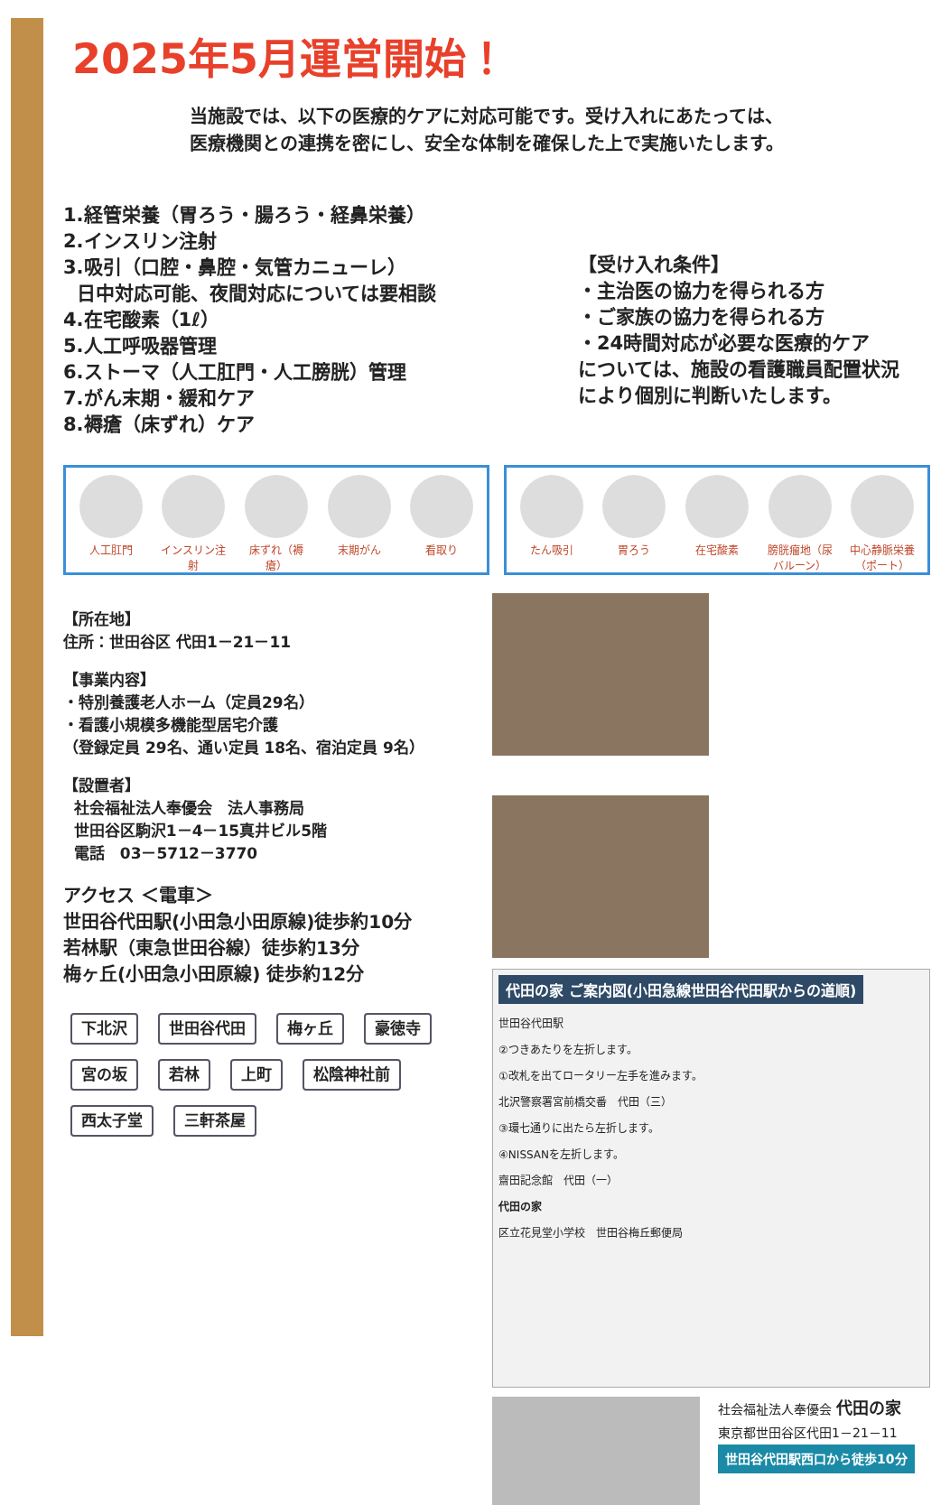2025年5月運営開始！
当施設では、以下の医療的ケアに対応可能です。受け入れにあたっては、
医療機関との連携を密にし、安全な体制を確保した上で実施いたします。
1.経管栄養（胃ろう・腸ろう・経鼻栄養）
2.インスリン注射
3.吸引（口腔・鼻腔・気管カニューレ）
日中対応可能、夜間対応については要相談
4.在宅酸素（1ℓ）
5.人工呼吸器管理
6.ストーマ（人工肛門・人工膀胱）管理
7.がん末期・緩和ケア
8.褥瘡（床ずれ）ケア
【受け入れ条件】
・主治医の協力を得られる方
・ご家族の協力を得られる方
・24時間対応が必要な医療的ケア
については、施設の看護職員配置状況
により個別に判断いたします。
人工肛門 インスリン注射
床ずれ（褥瘡）
末期がん 看取り
たん吸引 胃ろう 在宅酸素 膀胱瘤地（尿バルーン）
中心静脈栄養（ポート）
【所在地】
住所：世田谷区 代田1－21－11
【事業内容】
・特別養護老人ホーム（定員29名）
・看護小規模多機能型居宅介護
（登録定員 29名、通い定員 18名、宿泊定員 9名）
【設置者】
社会福祉法人奉優会　法人事務局
世田谷区駒沢1－4－15真井ビル5階
電話　03－5712－3770
アクセス ＜電車＞
世田谷代田駅(小田急小田原線)徒歩約10分
若林駅（東急世田谷線）徒歩約13分
梅ヶ丘(小田急小田原線) 徒歩約12分
下北沢 世田谷代田 梅ヶ丘 豪徳寺 宮の坂 若林 上町 松陰神社前 西太子堂 三軒茶屋
代田の家 ご案内図(小田急線世田谷代田駅からの道順)
世田谷代田駅
②つきあたりを左折します。
①改札を出てロータリー左手を進みます。
北沢警察署宮前橋交番　代田（三）
③環七通りに出たら左折します。
④NISSANを左折します。
齋田記念館　代田（一）
代田の家
区立花見堂小学校　世田谷梅丘郵便局
社会福祉法人奉優会 代田の家
東京都世田谷区代田1－21－11
世田谷代田駅西口から徒歩10分